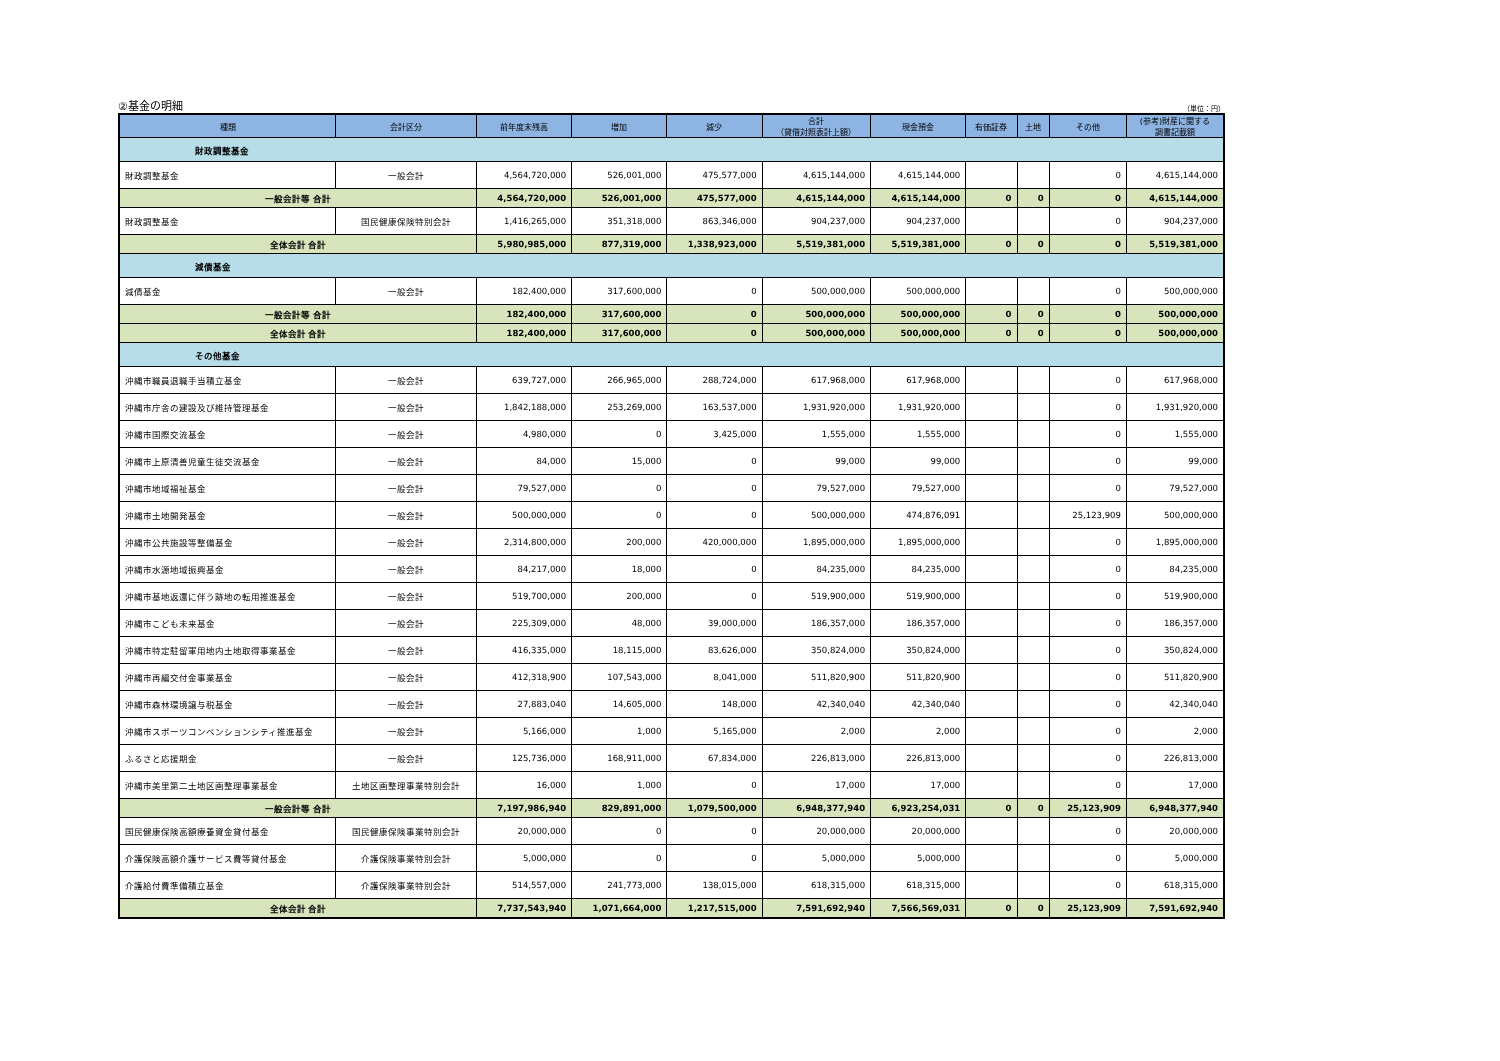②基金の明細 （単位：円）
| 種類 | 会計区分 | 前年度末残高 | 増加 | 減少 | 合計 （貸借対照表計上額） | 現金預金 | 有価証券 | 土地 | その他 | (参考)財産に関する 調書記載額 |
| --- | --- | --- | --- | --- | --- | --- | --- | --- | --- | --- |
| 財政調整基金 | | | | | | | | | | |
| 財政調整基金 | 一般会計 | 4,564,720,000 | 526,001,000 | 475,577,000 | 4,615,144,000 | 4,615,144,000 | | | 0 | 4,615,144,000 |
| 一般会計等 合計 | | 4,564,720,000 | 526,001,000 | 475,577,000 | 4,615,144,000 | 4,615,144,000 | 0 | 0 | 0 | 4,615,144,000 |
| 財政調整基金 | 国民健康保険特別会計 | 1,416,265,000 | 351,318,000 | 863,346,000 | 904,237,000 | 904,237,000 | | | 0 | 904,237,000 |
| 全体会計 合計 | | 5,980,985,000 | 877,319,000 | 1,338,923,000 | 5,519,381,000 | 5,519,381,000 | 0 | 0 | 0 | 5,519,381,000 |
| 減債基金 | | | | | | | | | | |
| 減債基金 | 一般会計 | 182,400,000 | 317,600,000 | 0 | 500,000,000 | 500,000,000 | | | 0 | 500,000,000 |
| 一般会計等 合計 | | 182,400,000 | 317,600,000 | 0 | 500,000,000 | 500,000,000 | 0 | 0 | 0 | 500,000,000 |
| 全体会計 合計 | | 182,400,000 | 317,600,000 | 0 | 500,000,000 | 500,000,000 | 0 | 0 | 0 | 500,000,000 |
| その他基金 | | | | | | | | | | |
| 沖縄市職員退職手当積立基金 | 一般会計 | 639,727,000 | 266,965,000 | 288,724,000 | 617,968,000 | 617,968,000 | | | 0 | 617,968,000 |
| 沖縄市庁舎の建設及び維持管理基金 | 一般会計 | 1,842,188,000 | 253,269,000 | 163,537,000 | 1,931,920,000 | 1,931,920,000 | | | 0 | 1,931,920,000 |
| 沖縄市国際交流基金 | 一般会計 | 4,980,000 | 0 | 3,425,000 | 1,555,000 | 1,555,000 | | | 0 | 1,555,000 |
| 沖縄市上原清善児童生徒交流基金 | 一般会計 | 84,000 | 15,000 | 0 | 99,000 | 99,000 | | | 0 | 99,000 |
| 沖縄市地域福祉基金 | 一般会計 | 79,527,000 | 0 | 0 | 79,527,000 | 79,527,000 | | | 0 | 79,527,000 |
| 沖縄市土地開発基金 | 一般会計 | 500,000,000 | 0 | 0 | 500,000,000 | 474,876,091 | | | 25,123,909 | 500,000,000 |
| 沖縄市公共施設等整備基金 | 一般会計 | 2,314,800,000 | 200,000 | 420,000,000 | 1,895,000,000 | 1,895,000,000 | | | 0 | 1,895,000,000 |
| 沖縄市水源地域振興基金 | 一般会計 | 84,217,000 | 18,000 | 0 | 84,235,000 | 84,235,000 | | | 0 | 84,235,000 |
| 沖縄市基地返還に伴う跡地の転用推進基金 | 一般会計 | 519,700,000 | 200,000 | 0 | 519,900,000 | 519,900,000 | | | 0 | 519,900,000 |
| 沖縄市こども未来基金 | 一般会計 | 225,309,000 | 48,000 | 39,000,000 | 186,357,000 | 186,357,000 | | | 0 | 186,357,000 |
| 沖縄市特定駐留軍用地内土地取得事業基金 | 一般会計 | 416,335,000 | 18,115,000 | 83,626,000 | 350,824,000 | 350,824,000 | | | 0 | 350,824,000 |
| 沖縄市再編交付金事業基金 | 一般会計 | 412,318,900 | 107,543,000 | 8,041,000 | 511,820,900 | 511,820,900 | | | 0 | 511,820,900 |
| 沖縄市森林環境譲与税基金 | 一般会計 | 27,883,040 | 14,605,000 | 148,000 | 42,340,040 | 42,340,040 | | | 0 | 42,340,040 |
| 沖縄市スポーツコンベンションシティ推進基金 | 一般会計 | 5,166,000 | 1,000 | 5,165,000 | 2,000 | 2,000 | | | 0 | 2,000 |
| ふるさと応援期金 | 一般会計 | 125,736,000 | 168,911,000 | 67,834,000 | 226,813,000 | 226,813,000 | | | 0 | 226,813,000 |
| 沖縄市美里第二土地区画整理事業基金 | 土地区画整理事業特別会計 | 16,000 | 1,000 | 0 | 17,000 | 17,000 | | | 0 | 17,000 |
| 一般会計等 合計 | | 7,197,986,940 | 829,891,000 | 1,079,500,000 | 6,948,377,940 | 6,923,254,031 | 0 | 0 | 25,123,909 | 6,948,377,940 |
| 国民健康保険高額療養資金貸付基金 | 国民健康保険事業特別会計 | 20,000,000 | 0 | 0 | 20,000,000 | 20,000,000 | | | 0 | 20,000,000 |
| 介護保険高額介護サービス費等貸付基金 | 介護保険事業特別会計 | 5,000,000 | 0 | 0 | 5,000,000 | 5,000,000 | | | 0 | 5,000,000 |
| 介護給付費準備積立基金 | 介護保険事業特別会計 | 514,557,000 | 241,773,000 | 138,015,000 | 618,315,000 | 618,315,000 | | | 0 | 618,315,000 |
| 全体会計 合計 | | 7,737,543,940 | 1,071,664,000 | 1,217,515,000 | 7,591,692,940 | 7,566,569,031 | 0 | 0 | 25,123,909 | 7,591,692,940 |